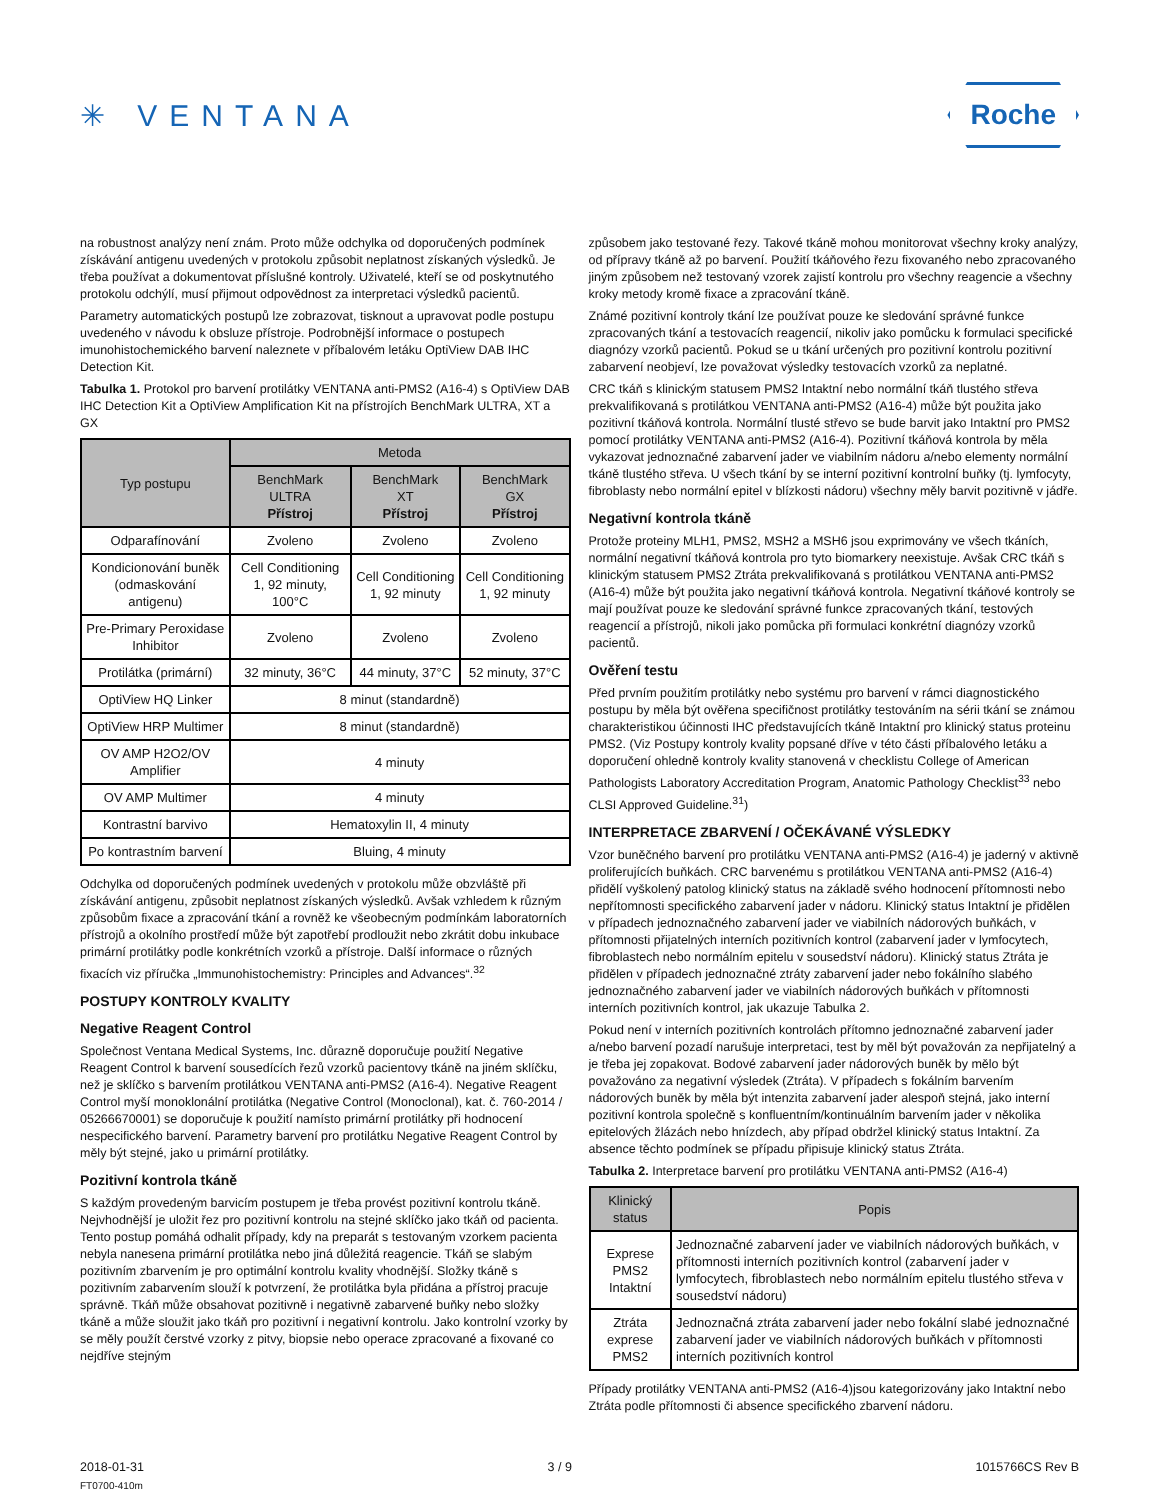✳ VENTANA
Roche
na robustnost analýzy není znám. Proto může odchylka od doporučených podmínek získávání antigenu uvedených v protokolu způsobit neplatnost získaných výsledků. Je třeba používat a dokumentovat příslušné kontroly. Uživatelé, kteří se od poskytnutého protokolu odchýlí, musí přijmout odpovědnost za interpretaci výsledků pacientů.
Parametry automatických postupů lze zobrazovat, tisknout a upravovat podle postupu uvedeného v návodu k obsluze přístroje. Podrobnější informace o postupech imunohistochemického barvení naleznete v příbalovém letáku OptiView DAB IHC Detection Kit.
Tabulka 1. Protokol pro barvení protilátky VENTANA anti-PMS2 (A16-4) s OptiView DAB IHC Detection Kit a OptiView Amplification Kit na přístrojích BenchMark ULTRA, XT a GX
| Typ postupu | Metoda | | |
| --- | --- | --- | --- |
| | BenchMark ULTRA Přístroj | BenchMark XT Přístroj | BenchMark GX Přístroj |
| Odparafínování | Zvoleno | Zvoleno | Zvoleno |
| Kondicionování buněk (odmaskování antigenu) | Cell Conditioning 1, 92 minuty, 100°C | Cell Conditioning 1, 92 minuty | Cell Conditioning 1, 92 minuty |
| Pre-Primary Peroxidase Inhibitor | Zvoleno | Zvoleno | Zvoleno |
| Protilátka (primární) | 32 minuty, 36°C | 44 minuty, 37°C | 52 minuty, 37°C |
| OptiView HQ Linker | 8 minut (standardně) | | |
| OptiView HRP Multimer | 8 minut (standardně) | | |
| OV AMP H2O2/OV Amplifier | 4 minuty | | |
| OV AMP Multimer | 4 minuty | | |
| Kontrastní barvivo | Hematoxylin II, 4 minuty | | |
| Po kontrastním barvení | Bluing, 4 minuty | | |
Odchylka od doporučených podmínek uvedených v protokolu může obzvláště při získávání antigenu, způsobit neplatnost získaných výsledků. Avšak vzhledem k různým způsobům fixace a zpracování tkání a rovněž ke všeobecným podmínkám laboratorních přístrojů a okolního prostředí může být zapotřebí prodloužit nebo zkrátit dobu inkubace primární protilátky podle konkrétních vzorků a přístroje. Další informace o různých fixacích viz příručka „Immunohistochemistry: Principles and Advances“.<sup>32</sup>
POSTUPY KONTROLY KVALITY
Negative Reagent Control
Společnost Ventana Medical Systems, Inc. důrazně doporučuje použití Negative Reagent Control k barvení sousedících řezů vzorků pacientovy tkáně na jiném sklíčku, než je sklíčko s barvením protilátkou VENTANA anti-PMS2 (A16-4). Negative Reagent Control myší monoklonální protilátka (Negative Control (Monoclonal), kat. č. 760-2014 / 05266670001) se doporučuje k použití namísto primární protilátky při hodnocení nespecifického barvení. Parametry barvení pro protilátku Negative Reagent Control by měly být stejné, jako u primární protilátky.
Pozitivní kontrola tkáně
S každým provedeným barvicím postupem je třeba provést pozitivní kontrolu tkáně. Nejvhodnější je uložit řez pro pozitivní kontrolu na stejné sklíčko jako tkáň od pacienta. Tento postup pomáhá odhalit případy, kdy na preparát s testovaným vzorkem pacienta nebyla nanesena primární protilátka nebo jiná důležitá reagencie. Tkáň se slabým pozitivním zbarvením je pro optimální kontrolu kvality vhodnější. Složky tkáně s pozitivním zabarvením slouží k potvrzení, že protilátka byla přidána a přístroj pracuje správně. Tkáň může obsahovat pozitivně i negativně zabarvené buňky nebo složky tkáně a může sloužit jako tkáň pro pozitivní i negativní kontrolu. Jako kontrolní vzorky by se měly použít čerstvé vzorky z pitvy, biopsie nebo operace zpracované a fixované co nejdříve stejným
způsobem jako testované řezy. Takové tkáně mohou monitorovat všechny kroky analýzy, od přípravy tkáně až po barvení. Použití tkáňového řezu fixovaného nebo zpracovaného jiným způsobem než testovaný vzorek zajistí kontrolu pro všechny reagencie a všechny kroky metody kromě fixace a zpracování tkáně.
Známé pozitivní kontroly tkání lze používat pouze ke sledování správné funkce zpracovaných tkání a testovacích reagencií, nikoliv jako pomůcku k formulaci specifické diagnózy vzorků pacientů. Pokud se u tkání určených pro pozitivní kontrolu pozitivní zabarvení neobjeví, lze považovat výsledky testovacích vzorků za neplatné.
CRC tkáň s klinickým statusem PMS2 Intaktní nebo normální tkáň tlustého střeva prekvalifikovaná s protilátkou VENTANA anti-PMS2 (A16-4) může být použita jako pozitivní tkáňová kontrola. Normální tlusté střevo se bude barvit jako Intaktní pro PMS2 pomocí protilátky VENTANA anti-PMS2 (A16-4). Pozitivní tkáňová kontrola by měla vykazovat jednoznačné zabarvení jader ve viabilním nádoru a/nebo elementy normální tkáně tlustého střeva. U všech tkání by se interní pozitivní kontrolní buňky (tj. lymfocyty, fibroblasty nebo normální epitel v blízkosti nádoru) všechny měly barvit pozitivně v jádře.
Negativní kontrola tkáně
Protože proteiny MLH1, PMS2, MSH2 a MSH6 jsou exprimovány ve všech tkáních, normální negativní tkáňová kontrola pro tyto biomarkery neexistuje. Avšak CRC tkáň s klinickým statusem PMS2 Ztráta prekvalifikovaná s protilátkou VENTANA anti-PMS2 (A16-4) může být použita jako negativní tkáňová kontrola. Negativní tkáňové kontroly se mají používat pouze ke sledování správné funkce zpracovaných tkání, testových reagencií a přístrojů, nikoli jako pomůcka při formulaci konkrétní diagnózy vzorků pacientů.
Ověření testu
Před prvním použitím protilátky nebo systému pro barvení v rámci diagnostického postupu by měla být ověřena specifičnost protilátky testováním na sérii tkání se známou charakteristikou účinnosti IHC představujících tkáně Intaktní pro klinický status proteinu PMS2. (Viz Postupy kontroly kvality popsané dříve v této části příbalového letáku a doporučení ohledně kontroly kvality stanovená v checklistu College of American Pathologists Laboratory Accreditation Program, Anatomic Pathology Checklist<sup>33</sup> nebo CLSI Approved Guideline.<sup>31</sup>)
INTERPRETACE ZBARVENÍ / OČEKÁVANÉ VÝSLEDKY
Vzor buněčného barvení pro protilátku VENTANA anti-PMS2 (A16-4) je jaderný v aktivně proliferujících buňkách. CRC barvenému s protilátkou VENTANA anti-PMS2 (A16-4) přidělí vyškolený patolog klinický status na základě svého hodnocení přítomnosti nebo nepřítomnosti specifického zabarvení jader v nádoru. Klinický status Intaktní je přidělen v případech jednoznačného zabarvení jader ve viabilních nádorových buňkách, v přítomnosti přijatelných interních pozitivních kontrol (zabarvení jader v lymfocytech, fibroblastech nebo normálním epitelu v sousedství nádoru). Klinický status Ztráta je přidělen v případech jednoznačné ztráty zabarvení jader nebo fokálního slabého jednoznačného zabarvení jader ve viabilních nádorových buňkách v přítomnosti interních pozitivních kontrol, jak ukazuje Tabulka 2.
Pokud není v interních pozitivních kontrolách přítomno jednoznačné zabarvení jader a/nebo barvení pozadí narušuje interpretaci, test by měl být považován za nepřijatelný a je třeba jej zopakovat. Bodové zabarvení jader nádorových buněk by mělo být považováno za negativní výsledek (Ztráta). V případech s fokálním barvením nádorových buněk by měla být intenzita zabarvení jader alespoň stejná, jako interní pozitivní kontrola společně s konfluentním/kontinuálním barvením jader v několika epitelových žlázách nebo hnízdech, aby případ obdržel klinický status Intaktní. Za absence těchto podmínek se případu připisuje klinický status Ztráta.
Tabulka 2. Interpretace barvení pro protilátku VENTANA anti-PMS2 (A16-4)
| Klinický status | Popis |
| --- | --- |
| Exprese PMS2 Intaktní | Jednoznačné zabarvení jader ve viabilních nádorových buňkách, v přítomnosti interních pozitivních kontrol (zabarvení jader v lymfocytech, fibroblastech nebo normálním epitelu tlustého střeva v sousedství nádoru) |
| Ztráta exprese PMS2 | Jednoznačná ztráta zabarvení jader nebo fokální slabé jednoznačné zabarvení jader ve viabilních nádorových buňkách v přítomnosti interních pozitivních kontrol |
Případy protilátky VENTANA anti-PMS2 (A16-4)jsou kategorizovány jako Intaktní nebo Ztráta podle přítomnosti či absence specifického zbarvení nádoru.
2018-01-31 3 / 9 1015766CS Rev B
FT0700-410m